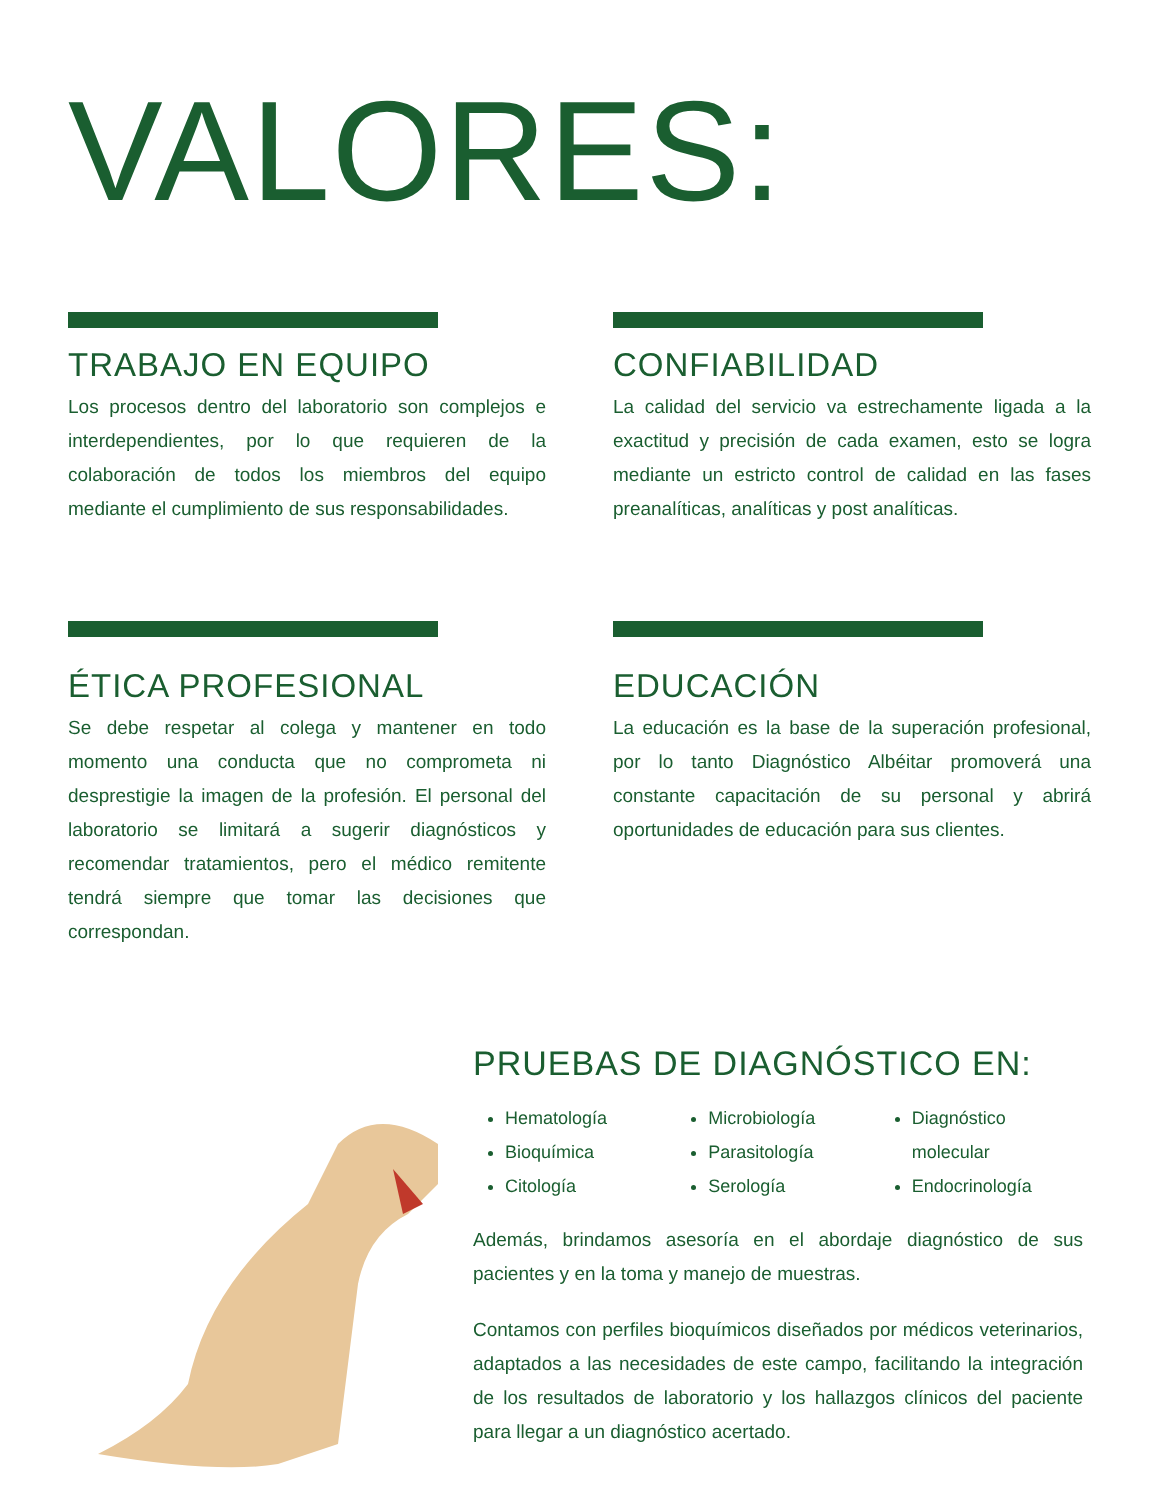VALORES:
TRABAJO EN EQUIPO
Los procesos dentro del laboratorio son complejos e interdependientes, por lo que requieren de la colaboración de todos los miembros del equipo mediante el cumplimiento de sus responsabilidades.
CONFIABILIDAD
La calidad del servicio va estrechamente ligada a la exactitud y precisión de cada examen, esto se logra mediante un estricto control de calidad en las fases preanalíticas, analíticas y post analíticas.
ÉTICA PROFESIONAL
Se debe respetar al colega y mantener en todo momento una conducta que no comprometa ni desprestigie la imagen de la profesión. El personal del laboratorio se limitará a sugerir diagnósticos y recomendar tratamientos, pero el médico remitente tendrá siempre que tomar las decisiones que correspondan.
EDUCACIÓN
La educación es la base de la superación profesional, por lo tanto Diagnóstico Albéitar promoverá una constante capacitación de su personal y abrirá oportunidades de educación para sus clientes.
PRUEBAS DE DIAGNÓSTICO EN:
Hematología
Bioquímica
Citología
Microbiología
Parasitología
Serología
Diagnóstico molecular
Endocrinología
Además, brindamos asesoría en el abordaje diagnóstico de sus pacientes y en la toma y manejo de muestras.
Contamos con perfiles bioquímicos diseñados por médicos veterinarios, adaptados a las necesidades de este campo, facilitando la integración de los resultados de laboratorio y los hallazgos clínicos del paciente para llegar a un diagnóstico acertado.